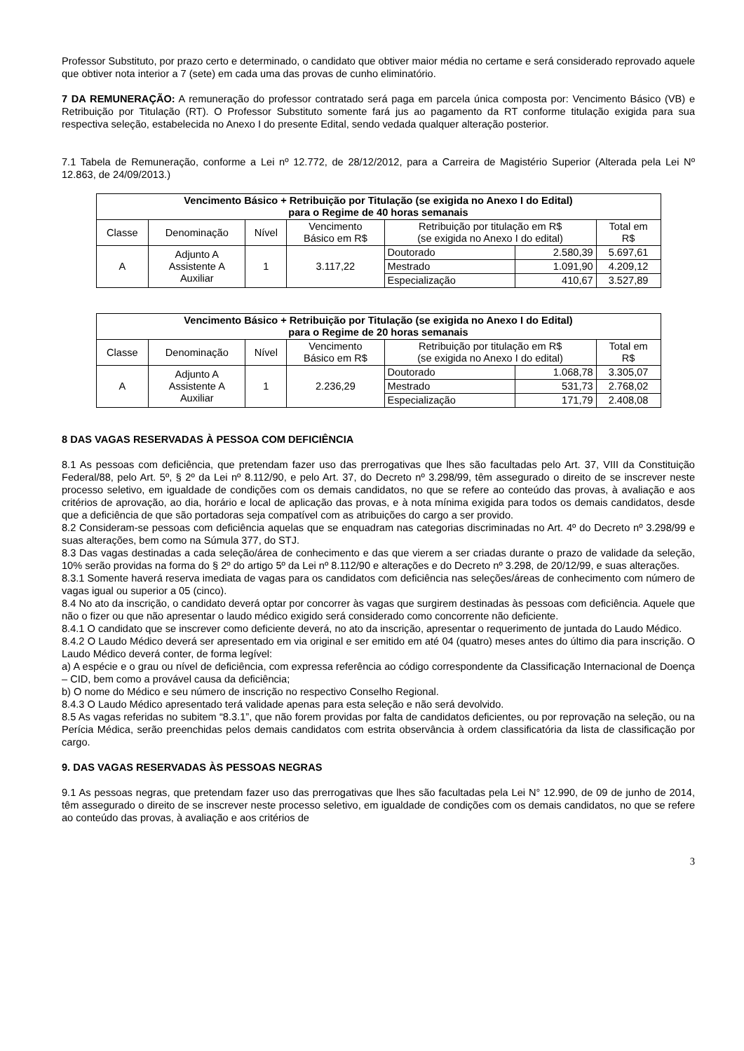Professor Substituto, por prazo certo e determinado, o candidato que obtiver maior média no certame e será considerado reprovado aquele que obtiver nota interior a 7 (sete) em cada uma das provas de cunho eliminatório.
7 DA REMUNERAÇÃO: A remuneração do professor contratado será paga em parcela única composta por: Vencimento Básico (VB) e Retribuição por Titulação (RT). O Professor Substituto somente fará jus ao pagamento da RT conforme titulação exigida para sua respectiva seleção, estabelecida no Anexo I do presente Edital, sendo vedada qualquer alteração posterior.
7.1 Tabela de Remuneração, conforme a Lei nº 12.772, de 28/12/2012, para a Carreira de Magistério Superior (Alterada pela Lei Nº 12.863, de 24/09/2013.)
| Vencimento Básico + Retribuição por Titulação (se exigida no Anexo I do Edital) para o Regime de 40 horas semanais | | | | | | |
| --- | --- | --- | --- | --- | --- | --- |
| Classe | Denominação | Nível | Vencimento Básico em R$ | Retribuição por titulação em R$ (se exigida no Anexo I do edital) | | Total em R$ |
| A | Adjunto A Assistente A Auxiliar | 1 | 3.117,22 | Doutorado | 2.580,39 | 5.697,61 |
| | | | | Mestrado | 1.091,90 | 4.209,12 |
| | | | | Especialização | 410,67 | 3.527,89 |
| Vencimento Básico + Retribuição por Titulação (se exigida no Anexo I do Edital) para o Regime de 20 horas semanais | | | | | | |
| --- | --- | --- | --- | --- | --- | --- |
| Classe | Denominação | Nível | Vencimento Básico em R$ | Retribuição por titulação em R$ (se exigida no Anexo I do edital) | | Total em R$ |
| A | Adjunto A Assistente A Auxiliar | 1 | 2.236,29 | Doutorado | 1.068,78 | 3.305,07 |
| | | | | Mestrado | 531,73 | 2.768,02 |
| | | | | Especialização | 171,79 | 2.408,08 |
8 DAS VAGAS RESERVADAS À PESSOA COM DEFICIÊNCIA
8.1 As pessoas com deficiência, que pretendam fazer uso das prerrogativas que lhes são facultadas pelo Art. 37, VIII da Constituição Federal/88, pelo Art. 5º, § 2º da Lei nº 8.112/90, e pelo Art. 37, do Decreto nº 3.298/99, têm assegurado o direito de se inscrever neste processo seletivo, em igualdade de condições com os demais candidatos, no que se refere ao conteúdo das provas, à avaliação e aos critérios de aprovação, ao dia, horário e local de aplicação das provas, e à nota mínima exigida para todos os demais candidatos, desde que a deficiência de que são portadoras seja compatível com as atribuições do cargo a ser provido.
8.2 Consideram-se pessoas com deficiência aquelas que se enquadram nas categorias discriminadas no Art. 4º do Decreto nº 3.298/99 e suas alterações, bem como na Súmula 377, do STJ.
8.3 Das vagas destinadas a cada seleção/área de conhecimento e das que vierem a ser criadas durante o prazo de validade da seleção, 10% serão providas na forma do § 2º do artigo 5º da Lei nº 8.112/90 e alterações e do Decreto nº 3.298, de 20/12/99, e suas alterações.
8.3.1 Somente haverá reserva imediata de vagas para os candidatos com deficiência nas seleções/áreas de conhecimento com número de vagas igual ou superior a 05 (cinco).
8.4 No ato da inscrição, o candidato deverá optar por concorrer às vagas que surgirem destinadas às pessoas com deficiência. Aquele que não o fizer ou que não apresentar o laudo médico exigido será considerado como concorrente não deficiente.
8.4.1 O candidato que se inscrever como deficiente deverá, no ato da inscrição, apresentar o requerimento de juntada do Laudo Médico.
8.4.2 O Laudo Médico deverá ser apresentado em via original e ser emitido em até 04 (quatro) meses antes do último dia para inscrição. O Laudo Médico deverá conter, de forma legível:
a) A espécie e o grau ou nível de deficiência, com expressa referência ao código correspondente da Classificação Internacional de Doença – CID, bem como a provável causa da deficiência;
b) O nome do Médico e seu número de inscrição no respectivo Conselho Regional.
8.4.3 O Laudo Médico apresentado terá validade apenas para esta seleção e não será devolvido.
8.5 As vagas referidas no subitem “8.3.1”, que não forem providas por falta de candidatos deficientes, ou por reprovação na seleção, ou na Perícia Médica, serão preenchidas pelos demais candidatos com estrita observância à ordem classificatória da lista de classificação por cargo.
9. DAS VAGAS RESERVADAS ÀS PESSOAS NEGRAS
9.1 As pessoas negras, que pretendam fazer uso das prerrogativas que lhes são facultadas pela Lei N° 12.990, de 09 de junho de 2014, têm assegurado o direito de se inscrever neste processo seletivo, em igualdade de condições com os demais candidatos, no que se refere ao conteúdo das provas, à avaliação e aos critérios de
3